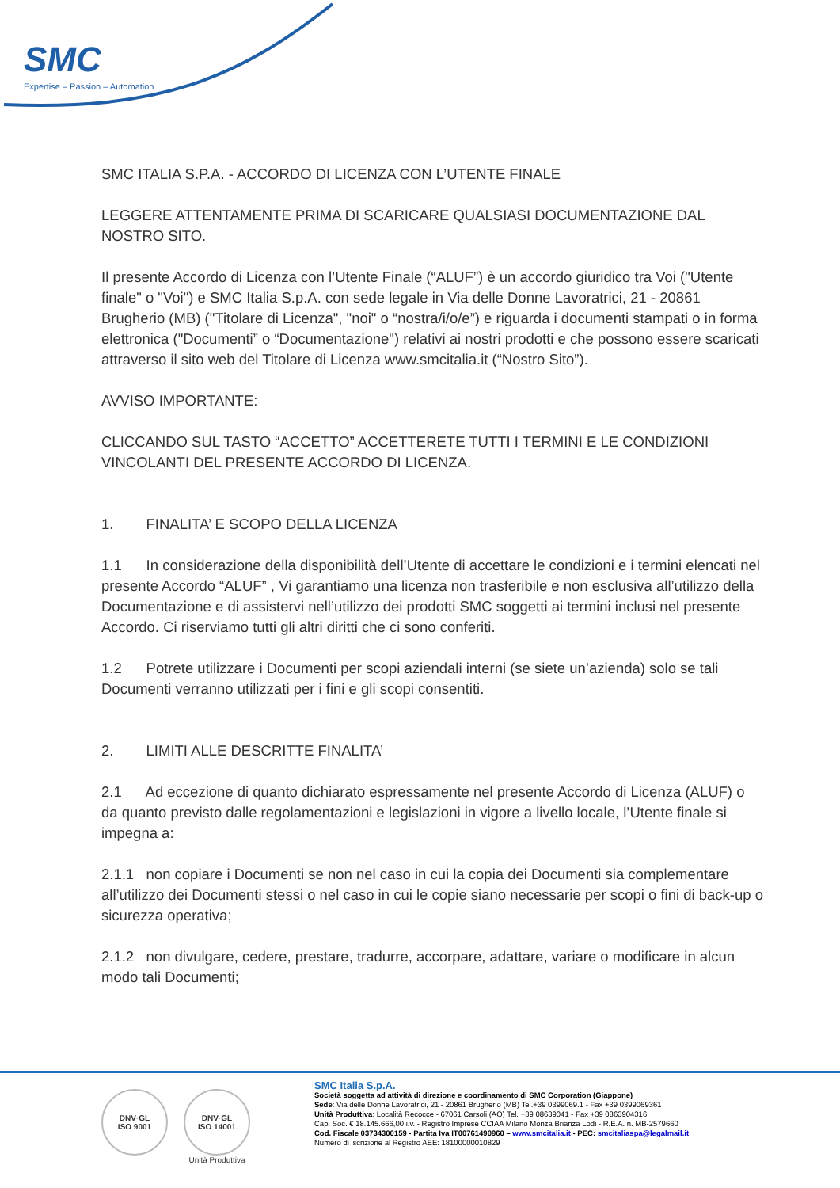SMC
Expertise – Passion – Automation
SMC ITALIA S.P.A. - ACCORDO DI LICENZA CON L’UTENTE FINALE
LEGGERE ATTENTAMENTE PRIMA DI SCARICARE QUALSIASI DOCUMENTAZIONE DAL NOSTRO SITO.
Il presente Accordo di Licenza con l’Utente Finale (“ALUF”) è un accordo giuridico tra Voi ("Utente finale" o "Voi") e SMC Italia S.p.A. con sede legale in Via delle Donne Lavoratrici, 21 - 20861 Brugherio (MB) ("Titolare di Licenza", "noi" o “nostra/i/o/e”) e riguarda i documenti stampati o in forma elettronica ("Documenti” o “Documentazione") relativi ai nostri prodotti e che possono essere scaricati attraverso il sito web del Titolare di Licenza www.smcitalia.it (“Nostro Sito”).
AVVISO IMPORTANTE:
CLICCANDO SUL TASTO “ACCETTO” ACCETTERETE TUTTI I TERMINI E LE CONDIZIONI VINCOLANTI DEL PRESENTE ACCORDO DI LICENZA.
1. FINALITA’ E SCOPO DELLA LICENZA
1.1 In considerazione della disponibilità dell’Utente di accettare le condizioni e i termini elencati nel presente Accordo “ALUF” , Vi garantiamo una licenza non trasferibile e non esclusiva all’utilizzo della Documentazione e di assistervi nell’utilizzo dei prodotti SMC soggetti ai termini inclusi nel presente Accordo. Ci riserviamo tutti gli altri diritti che ci sono conferiti.
1.2 Potrete utilizzare i Documenti per scopi aziendali interni (se siete un’azienda) solo se tali Documenti verranno utilizzati per i fini e gli scopi consentiti.
2. LIMITI ALLE DESCRITTE FINALITA’
2.1 Ad eccezione di quanto dichiarato espressamente nel presente Accordo di Licenza (ALUF) o da quanto previsto dalle regolamentazioni e legislazioni in vigore a livello locale, l’Utente finale si impegna a:
2.1.1 non copiare i Documenti se non nel caso in cui la copia dei Documenti sia complementare all’utilizzo dei Documenti stessi o nel caso in cui le copie siano necessarie per scopi o fini di back-up o sicurezza operativa;
2.1.2 non divulgare, cedere, prestare, tradurre, accorpare, adattare, variare o modificare in alcun modo tali Documenti;
DNV·GL
ISO 9001
DNV·GL
ISO 14001
Unità Produttiva
SMC Italia S.p.A.
Società soggetta ad attività di direzione e coordinamento di SMC Corporation (Giappone)
Sede: Via delle Donne Lavoratrici, 21 - 20861 Brugherio (MB) Tel.+39 0399069.1 - Fax +39 0399069361
Unità Produttiva: Località Recocce - 67061 Carsoli (AQ) Tel. +39 08639041 - Fax +39 0863904316
Cap. Soc. € 18.145.666,00 i.v. - Registro Imprese CCIAA Milano Monza Brianza Lodi - R.E.A. n. MB-2579660
Cod. Fiscale 03734300159 - Partita Iva IT00761490960 – www.smcitalia.it - PEC: smcitaliaspa@legalmail.it
Numero di iscrizione al Registro AEE: 18100000010829